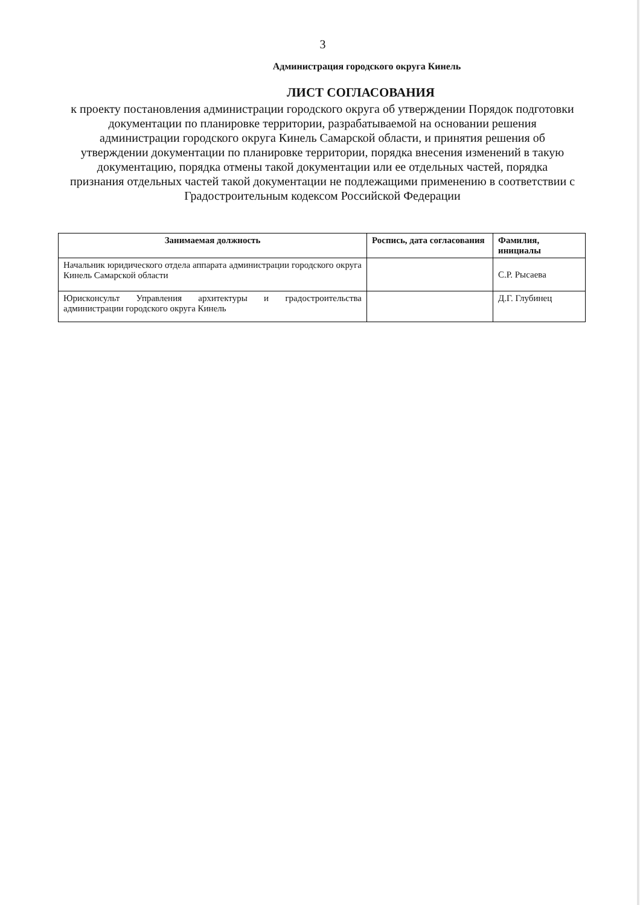3
Администрация городского округа Кинель
ЛИСТ СОГЛАСОВАНИЯ
к проекту постановления администрации городского округа об утверждении Порядок подготовки документации по планировке территории, разрабатываемой на основании решения администрации городского округа Кинель Самарской области, и принятия решения об утверждении документации по планировке территории, порядка внесения изменений в такую документацию, порядка отмены такой документации или ее отдельных частей, порядка признания отдельных частей такой документации не подлежащими применению в соответствии с Градостроительным кодексом Российской Федерации
| Занимаемая должность | Роспись, дата согласования | Фамилия, инициалы |
| --- | --- | --- |
| Начальник юридического отдела аппарата администрации городского округа Кинель Самарской области | | С.Р. Рысаева |
| Юрисконсульт Управления архитектуры и градостроительства администрации городского округа Кинель | | Д.Г. Глубинец |